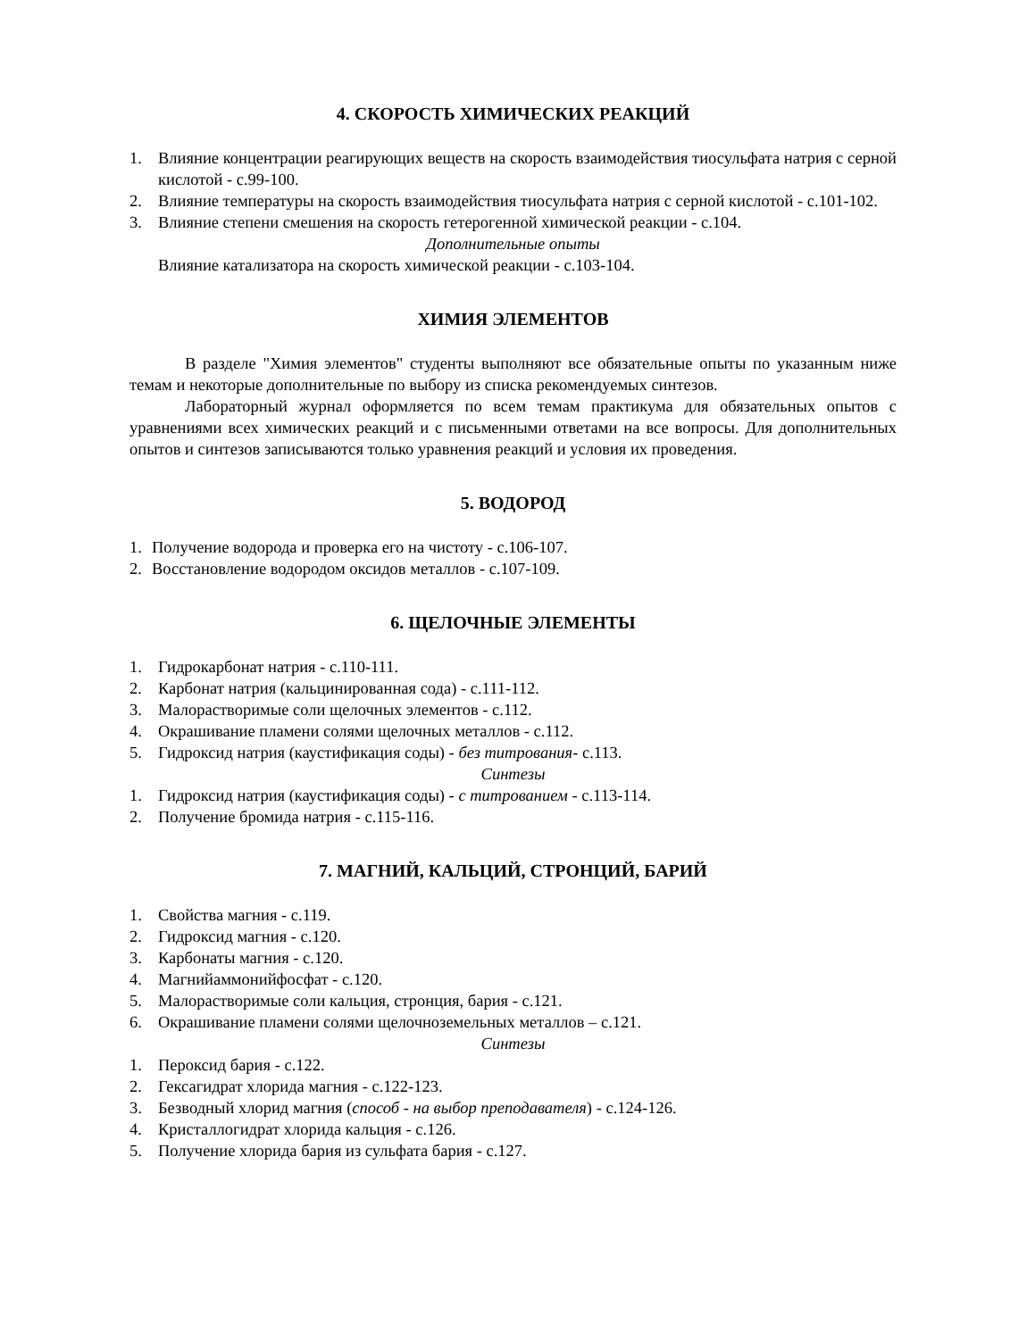4. СКОРОСТЬ ХИМИЧЕСКИХ РЕАКЦИЙ
1. Влияние концентрации реагирующих веществ на скорость взаимодействия тиосульфата натрия с серной кислотой - с.99-100.
2. Влияние температуры на скорость взаимодействия тиосульфата натрия с серной кислотой - с.101-102.
3. Влияние степени смешения на скорость гетерогенной химической реакции - с.104.
Дополнительные опыты
Влияние катализатора на скорость химической реакции - с.103-104.
ХИМИЯ ЭЛЕМЕНТОВ
В разделе "Химия элементов" студенты выполняют все обязательные опыты по указанным ниже темам и некоторые дополнительные по выбору из списка рекомендуемых синтезов.
Лабораторный журнал оформляется по всем темам практикума для обязательных опытов с уравнениями всех химических реакций и с письменными ответами на все вопросы. Для дополнительных опытов и синтезов записываются только уравнения реакций и условия их проведения.
5. ВОДОРОД
1. Получение водорода и проверка его на чистоту - с.106-107.
2. Восстановление водородом оксидов металлов - с.107-109.
6. ЩЕЛОЧНЫЕ ЭЛЕМЕНТЫ
1. Гидрокарбонат натрия - с.110-111.
2. Карбонат натрия (кальцинированная сода) - с.111-112.
3. Малорастворимые соли щелочных элементов - с.112.
4. Окрашивание пламени солями щелочных металлов - с.112.
5. Гидроксид натрия (каустификация соды) - без титрования- с.113.
Синтезы
1. Гидроксид натрия (каустификация соды) - с титрованием - с.113-114.
2. Получение бромида натрия - с.115-116.
7. МАГНИЙ, КАЛЬЦИЙ, СТРОНЦИЙ, БАРИЙ
1. Свойства магния - с.119.
2. Гидроксид магния - с.120.
3. Карбонаты магния - с.120.
4. Магнийаммонийфосфат - с.120.
5. Малорастворимые соли кальция, стронция, бария - с.121.
6. Окрашивание пламени солями щелочноземельных металлов – с.121.
Синтезы
1. Пероксид бария - с.122.
2. Гексагидрат хлорида магния - с.122-123.
3. Безводный хлорид магния (способ - на выбор преподавателя) - с.124-126.
4. Кристаллогидрат хлорида кальция - с.126.
5. Получение хлорида бария из сульфата бария - с.127.